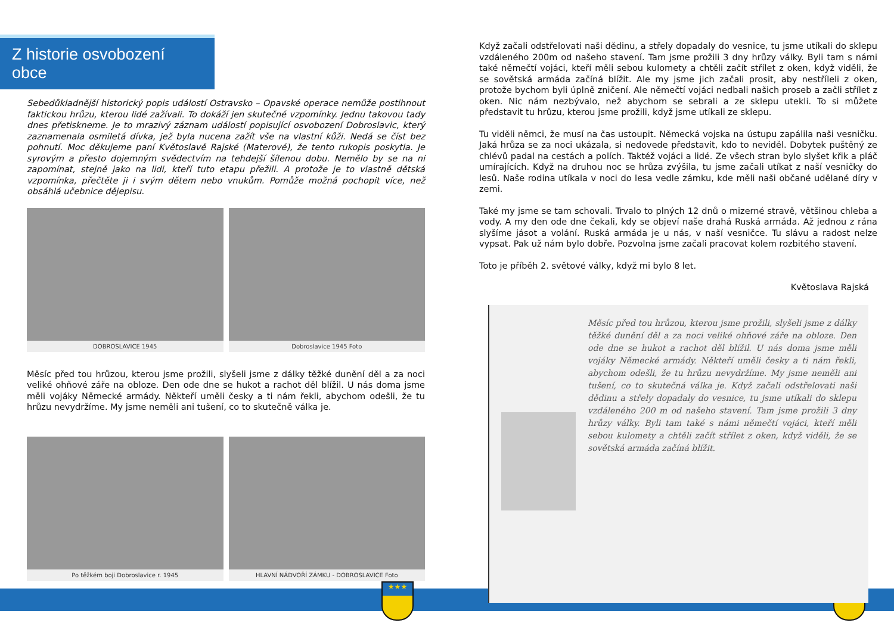★★★ ★★★
Z historie osvobození obce
Sebedůkladnější historický popis událostí Ostravsko – Opavské operace nemůže postihnout faktickou hrůzu, kterou lidé zažívali. To dokáží jen skutečné vzpomínky. Jednu takovou tady dnes přetiskneme. Je to mrazivý záznam událostí popisující osvobození Dobroslavic, který zaznamenala osmiletá dívka, jež byla nucena zažít vše na vlastní kůži. Nedá se číst bez pohnutí. Moc děkujeme paní Květoslavě Rajské (Materové), že tento rukopis poskytla. Je syrovým a přesto dojemným svědectvím na tehdejší šílenou dobu. Nemělo by se na ni zapomínat, stejně jako na lidi, kteří tuto etapu přežili. A protože je to vlastně dětská vzpomínka, přečtěte ji i svým dětem nebo vnukům. Pomůže možná pochopit více, než obsáhlá učebnice dějepisu.
DOBROSLAVICE 1945 Dobroslavice 1945 Foto
Měsíc před tou hrůzou, kterou jsme prožili, slyšeli jsme z dálky těžké dunění děl a za noci veliké ohňové záře na obloze. Den ode dne se hukot a rachot děl blížil. U nás doma jsme měli vojáky Německé armády. Někteří uměli česky a ti nám řekli, abychom odešli, že tu hrůzu nevydržíme. My jsme neměli ani tušení, co to skutečně válka je.
Po těžkém boji Dobroslavice r. 1945
HLAVNÍ NÁDVOŘÍ ZÁMKU - DOBROSLAVICE Foto
Když začali odstřelovati naši dědinu, a střely dopadaly do vesnice, tu jsme utíkali do sklepu vzdáleného 200m od našeho stavení. Tam jsme prožili 3 dny hrůzy války. Byli tam s námi také němečtí vojáci, kteří měli sebou kulomety a chtěli začít střílet z oken, když viděli, že se sovětská armáda začíná blížit. Ale my jsme jich začali prosit, aby nestříleli z oken, protože bychom byli úplně zničení. Ale němečtí vojáci nedbali našich proseb a začli střílet z oken. Nic nám nezbývalo, než abychom se sebrali a ze sklepu utekli. To si můžete představit tu hrůzu, kterou jsme prožili, když jsme utíkali ze sklepu.
Tu viděli němci, že musí na čas ustoupit. Německá vojska na ústupu zapálila naši vesničku. Jaká hrůza se za noci ukázala, si nedovede představit, kdo to neviděl. Dobytek puštěný ze chlévů padal na cestách a polích. Taktéž vojáci a lidé. Ze všech stran bylo slyšet křik a pláč umírajících. Když na druhou noc se hrůza zvýšila, tu jsme začali utíkat z naší vesničky do lesů. Naše rodina utíkala v noci do lesa vedle zámku, kde měli naši občané udělané díry v zemi.
Také my jsme se tam schovali. Trvalo to plných 12 dnů o mizerné stravě, většinou chleba a vody. A my den ode dne čekali, kdy se objeví naše drahá Ruská armáda. Až jednou z rána slyšíme jásot a volání. Ruská armáda je u nás, v naší vesničce. Tu slávu a radost nelze vypsat. Pak už nám bylo dobře. Pozvolna jsme začali pracovat kolem rozbitého stavení.
Toto je příběh 2. světové války, když mi bylo 8 let.
Květoslava Rajská
Měsíc před tou hrůzou, kterou jsme prožili, slyšeli jsme z dálky těžké dunění děl a za noci veliké ohňové záře na obloze. Den ode dne se hukot a rachot děl blížil. U nás doma jsme měli vojáky Německé armády. Někteří uměli česky a ti nám řekli, abychom odešli, že tu hrůzu nevydržíme. My jsme neměli ani tušení, co to skutečná válka je. Když začali odstřelovati naši dědinu a střely dopadaly do vesnice, tu jsme utíkali do sklepu vzdáleného 200 m od našeho stavení. Tam jsme prožili 3 dny hrůzy války. Byli tam také s námi němečtí vojáci, kteří měli sebou kulomety a chtěli začít střílet z oken, když viděli, že se sovětská armáda začíná blížit.